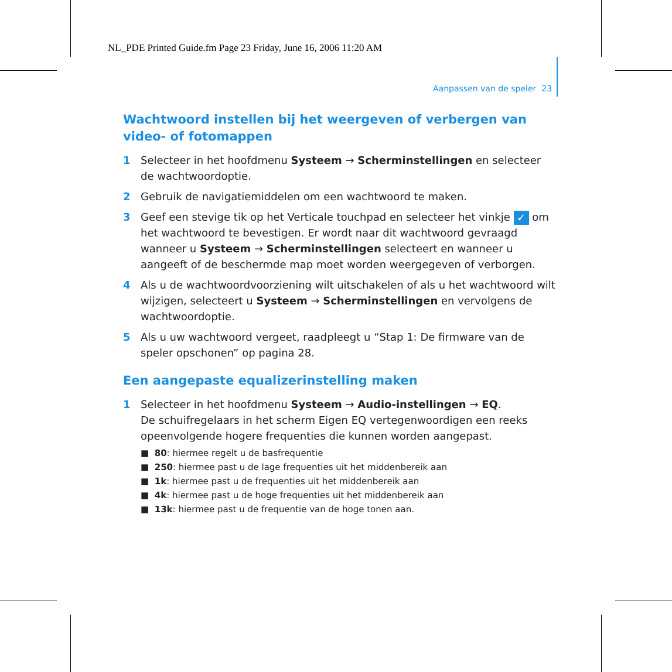NL_PDE Printed Guide.fm Page 23 Friday, June 16, 2006 11:20 AM
Aanpassen van de speler 23
Wachtwoord instellen bij het weergeven of verbergen van video- of fotomappen
1 Selecteer in het hoofdmenu Systeem → Scherminstellingen en selecteer de wachtwoordoptie.
2 Gebruik de navigatiemiddelen om een wachtwoord te maken.
3 Geef een stevige tik op het Verticale touchpad en selecteer het vinkje ✓ om het wachtwoord te bevestigen. Er wordt naar dit wachtwoord gevraagd wanneer u Systeem → Scherminstellingen selecteert en wanneer u aangeeft of de beschermde map moet worden weergegeven of verborgen.
4 Als u de wachtwoordvoorziening wilt uitschakelen of als u het wachtwoord wilt wijzigen, selecteert u Systeem → Scherminstellingen en vervolgens de wachtwoordoptie.
5 Als u uw wachtwoord vergeet, raadpleegt u “Stap 1: De firmware van de speler opschonen” op pagina 28.
Een aangepaste equalizerinstelling maken
1 Selecteer in het hoofdmenu Systeem → Audio-instellingen → EQ.
De schuifregelaars in het scherm Eigen EQ vertegenwoordigen een reeks opeenvolgende hogere frequenties die kunnen worden aangepast.
■ 80: hiermee regelt u de basfrequentie
■ 250: hiermee past u de lage frequenties uit het middenbereik aan
■ 1k: hiermee past u de frequenties uit het middenbereik aan
■ 4k: hiermee past u de hoge frequenties uit het middenbereik aan
■ 13k: hiermee past u de frequentie van de hoge tonen aan.